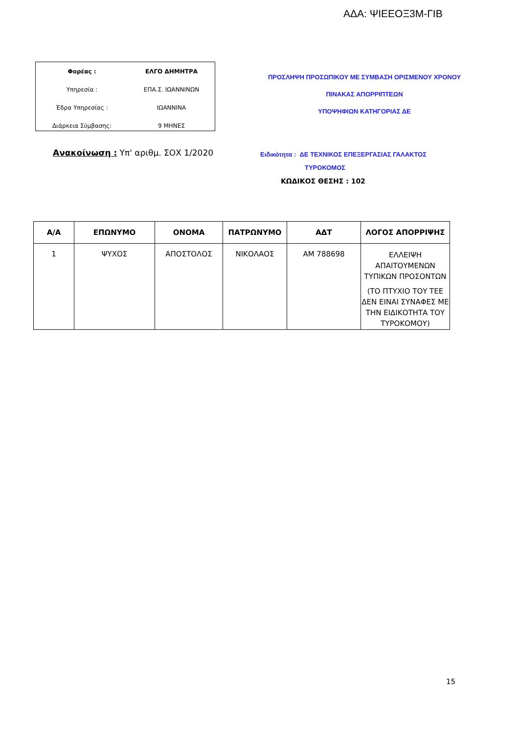ΑΔΑ: ΨΙΕΕΟΞ3Μ-ΓΙΒ
| Φορέας : | ΕΛΓΟ ΔΗΜΗΤΡΑ |
| Υπηρεσία : | ΕΠΑ.Σ. ΙΩΑΝΝΙΝΩΝ |
| Έδρα Υπηρεσίας : | ΙΩΑΝΝΙΝΑ |
| Διάρκεια Σύμβασης: | 9 ΜΗΝΕΣ |
ΠΡΟΣΛΗΨΗ ΠΡΟΣΩΠΙΚΟΥ ΜΕ ΣΥΜΒΑΣΗ ΟΡΙΣΜΕΝΟΥ ΧΡΟΝΟΥ
ΠΙΝΑΚΑΣ ΑΠΟΡΡΙΠΤΕΩΝ
ΥΠΟΨΗΦΙΩΝ ΚΑΤΗΓΟΡΙΑΣ ΔΕ
Ανακοίνωση : Υπ' αριθμ. ΣΟΧ 1/2020
Ειδικότητα : ΔΕ ΤΕΧΝΙΚΟΣ ΕΠΕΞΕΡΓΑΣΙΑΣ ΓΑΛΑΚΤΟΣ
ΤΥΡΟΚΟΜΟΣ
ΚΩΔΙΚΟΣ ΘΕΣΗΣ : 102
| Α/Α | ΕΠΩΝΥΜΟ | ΟΝΟΜΑ | ΠΑΤΡΩΝΥΜΟ | ΑΔΤ | ΛΟΓΟΣ ΑΠΟΡΡΙΨΗΣ |
| --- | --- | --- | --- | --- | --- |
| 1 | ΨΥΧΟΣ | ΑΠΟΣΤΟΛΟΣ | ΝΙΚΟΛΑΟΣ | ΑΜ 788698 | ΕΛΛΕΙΨΗ ΑΠΑΙΤΟΥΜΕΝΩΝ ΤΥΠΙΚΩΝ ΠΡΟΣΟΝΤΩΝ (ΤΟ ΠΤΥΧΙΟ ΤΟΥ ΤΕΕ ΔΕΝ ΕΙΝΑΙ ΣΥΝΑΦΕΣ ΜΕ ΤΗΝ ΕΙΔΙΚΟΤΗΤΑ ΤΟΥ ΤΥΡΟΚΟΜΟΥ) |
15